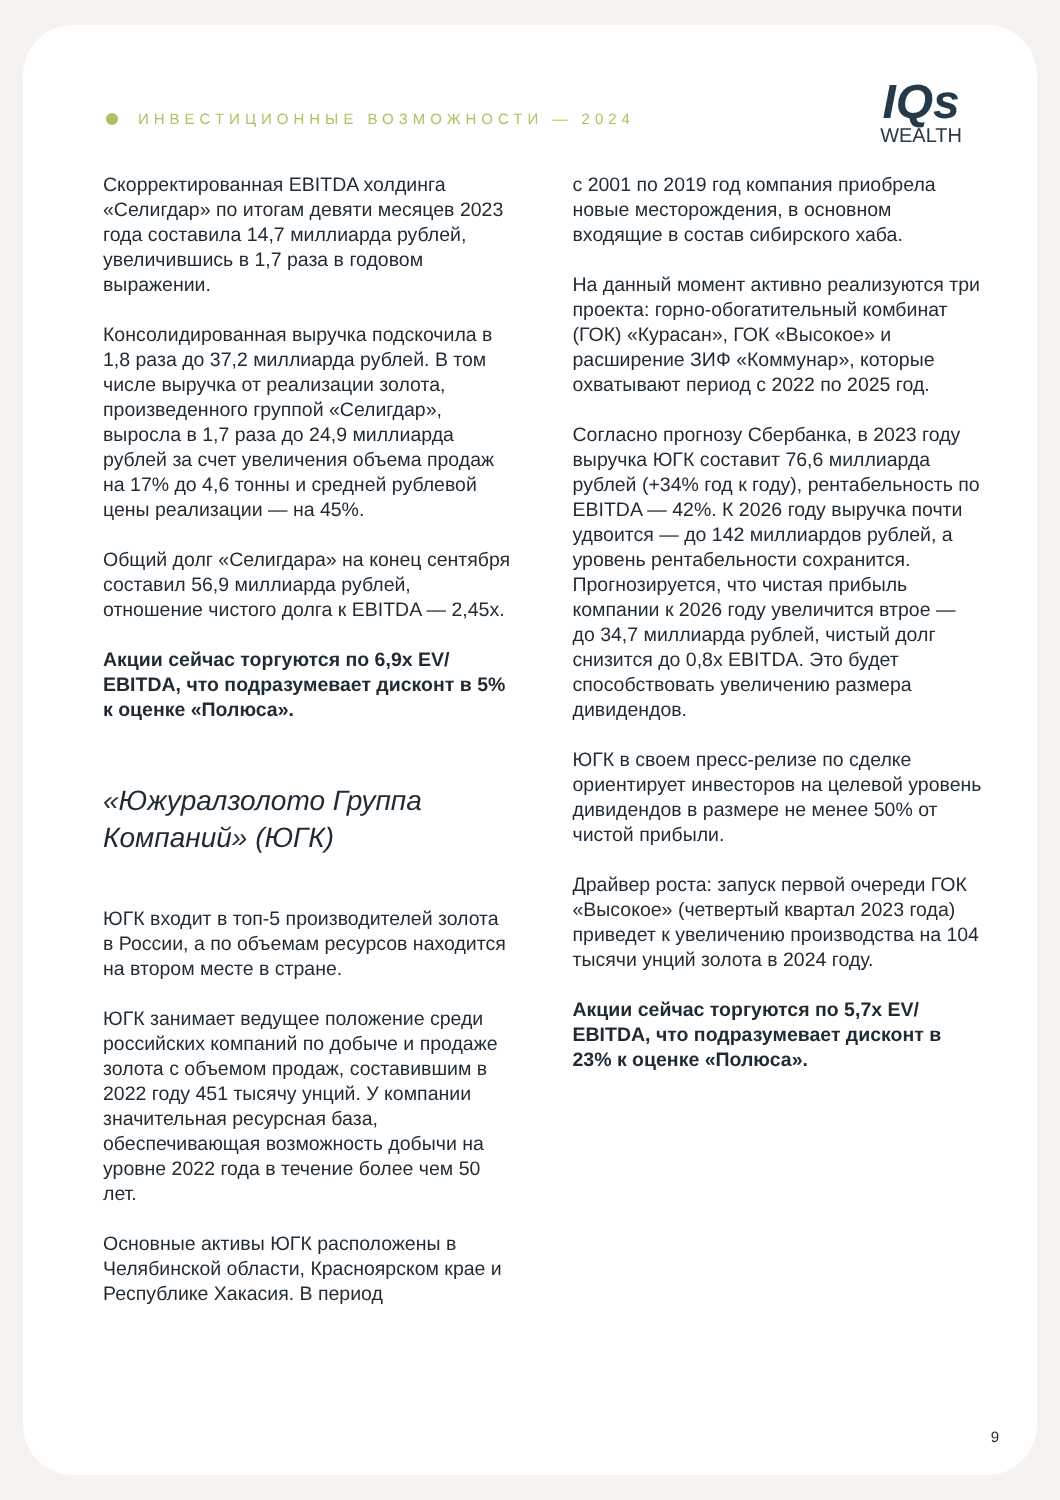ИНВЕСТИЦИОННЫЕ ВОЗМОЖНОСТИ — 2024
IQs
WEALTH
Скорректированная EBITDA холдинга «Селигдар» по итогам девяти месяцев 2023 года составила 14,7 миллиарда рублей, увеличившись в 1,7 раза в годовом выражении.
Консолидированная выручка подскочила в 1,8 раза до 37,2 миллиарда рублей. В том числе выручка от реализации золота, произведенного группой «Селигдар», выросла в 1,7 раза до 24,9 миллиарда рублей за счет увеличения объема продаж на 17% до 4,6 тонны и средней рублевой цены реализации — на 45%.
Общий долг «Селигдара» на конец сентября составил 56,9 миллиарда рублей, отношение чистого долга к EBITDA — 2,45x.
Акции сейчас торгуются по 6,9x EV/ EBITDA, что подразумевает дисконт в 5% к оценке «Полюса».
«Южуралзолото Группа Компаний» (ЮГК)
ЮГК входит в топ-5 производителей золота в России, а по объемам ресурсов находится на втором месте в стране.
ЮГК занимает ведущее положение среди российских компаний по добыче и продаже золота с объемом продаж, составившим в 2022 году 451 тысячу унций. У компании значительная ресурсная база, обеспечивающая возможность добычи на уровне 2022 года в течение более чем 50 лет.
Основные активы ЮГК расположены в Челябинской области, Красноярском крае и Республике Хакасия. В период
с 2001 по 2019 год компания приобрела новые месторождения, в основном входящие в состав сибирского хаба.
На данный момент активно реализуются три проекта: горно-обогатительный комбинат (ГОК) «Курасан», ГОК «Высокое» и расширение ЗИФ «Коммунар», которые охватывают период с 2022 по 2025 год.
Согласно прогнозу Сбербанка, в 2023 году выручка ЮГК составит 76,6 миллиарда рублей (+34% год к году), рентабельность по EBITDA — 42%. К 2026 году выручка почти удвоится — до 142 миллиардов рублей, а уровень рентабельности сохранится. Прогнозируется, что чистая прибыль компании к 2026 году увеличится втрое — до 34,7 миллиарда рублей, чистый долг снизится до 0,8x EBITDA. Это будет способствовать увеличению размера дивидендов.
ЮГК в своем пресс-релизе по сделке ориентирует инвесторов на целевой уровень дивидендов в размере не менее 50% от чистой прибыли.
Драйвер роста: запуск первой очереди ГОК «Высокое» (четвертый квартал 2023 года) приведет к увеличению производства на 104 тысячи унций золота в 2024 году.
Акции сейчас торгуются по 5,7x EV/ EBITDA, что подразумевает дисконт в 23% к оценке «Полюса».
9